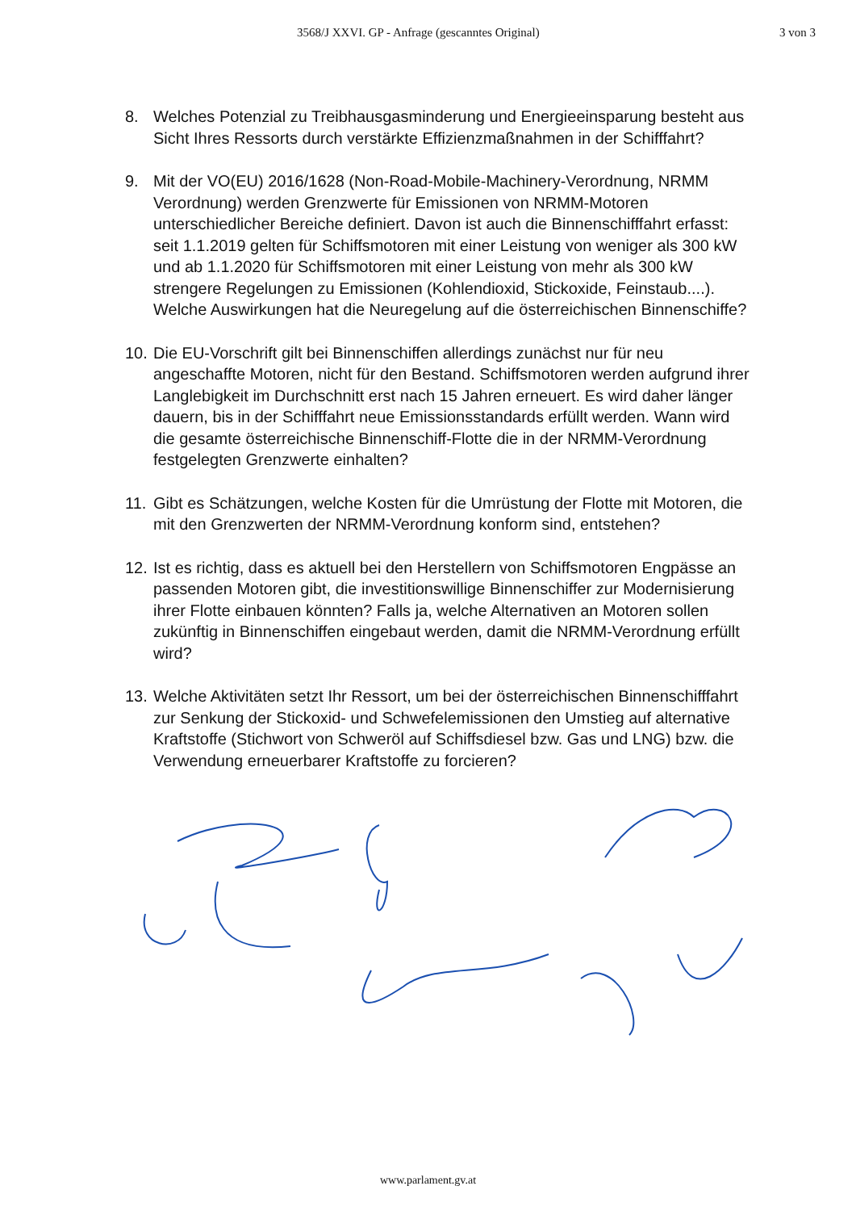3568/J XXVI. GP - Anfrage (gescanntes Original) 3 von 3
8. Welches Potenzial zu Treibhausgasminderung und Energieeinsparung be­steht aus Sicht Ihres Ressorts durch verstärkte Effizienzmaßnahmen in der Schifffahrt?
9. Mit der VO(EU) 2016/1628 (Non-Road-Mobile-Machinery-Verordnung, NRMM Verordnung) werden Grenzwerte für Emissionen von NRMM-Motoren unterschiedlicher Bereiche definiert. Davon ist auch die Binnenschifffahrt erfasst: seit 1.1.2019 gelten für Schiffsmotoren mit einer Leistung von weniger als 300 kW und ab 1.1.2020 für Schiffsmotoren mit einer Leistung von mehr als 300 kW strengere Regelungen zu Emissionen (Kohlendioxid, Stickoxide, Feinstaub....). Welche Auswirkungen hat die Neuregelung auf die österreichischen Binnenschiffe?
10. Die EU-Vorschrift gilt bei Binnenschiffen allerdings zunächst nur für neu angeschaffte Motoren, nicht für den Bestand. Schiffsmotoren werden aufgrund ihrer Langlebigkeit im Durchschnitt erst nach 15 Jahren erneuert. Es wird daher länger dauern, bis in der Schifffahrt neue Emissionsstandards erfüllt werden. Wann wird die gesamte österreichische Binnenschiff-Flotte die in der NRMM-Verordnung festgelegten Grenzwerte einhalten?
11. Gibt es Schätzungen, welche Kosten für die Umrüstung der Flotte mit Motoren, die mit den Grenzwerten der NRMM-Verordnung konform sind, entstehen?
12. Ist es richtig, dass es aktuell bei den Herstellern von Schiffsmotoren Engpässe an passenden Motoren gibt, die investitionswillige Binnenschiffer zur Modernisierung ihrer Flotte einbauen könnten? Falls ja, welche Alternativen an Motoren sollen zukünftig in Binnenschiffen eingebaut werden, damit die NRMM-Verordnung erfüllt wird?
13. Welche Aktivitäten setzt Ihr Ressort, um bei der österreichischen Binnenschifffahrt zur Senkung der Stickoxid- und Schwefelemissionen den Umstieg auf alternative Kraftstoffe (Stichwort von Schweröl auf Schiffsdiesel bzw. Gas und LNG) bzw. die Verwendung erneuerbarer Kraftstoffe zu forcieren?
www.parlament.gv.at